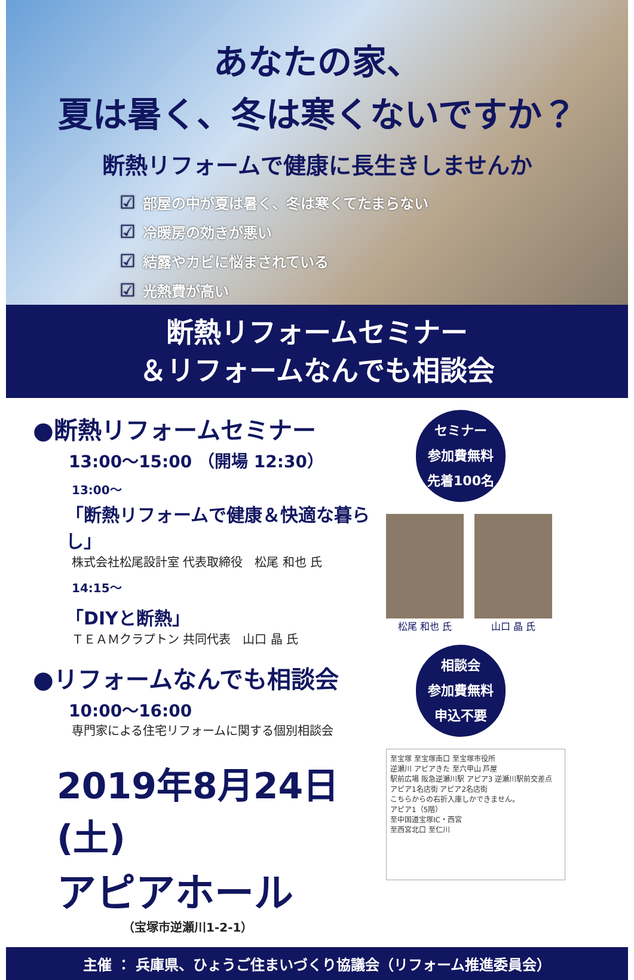あなたの家、
夏は暑く、冬は寒くないですか？
断熱リフォームで健康に長生きしませんか
☑ 部屋の中が夏は暑く、冬は寒くてたまらない
☑ 冷暖房の効きが悪い
☑ 結露やカビに悩まされている
☑ 光熱費が高い
断熱リフォームセミナー
＆リフォームなんでも相談会
●断熱リフォームセミナー
13:00～15:00 （開場 12:30）
13:00～
「断熱リフォームで健康＆快適な暮らし」
株式会社松尾設計室 代表取締役　松尾 和也 氏
14:15～
「DIYと断熱」
ＴＥＡＭクラプトン 共同代表　山口 晶 氏
●リフォームなんでも相談会
10:00～16:00
専門家による住宅リフォームに関する個別相談会
2019年8月24日 (土)
アピアホール
（宝塚市逆瀬川1-2-1）
セミナー
参加費無料
先着100名
松尾 和也 氏 山口 晶 氏
相談会
参加費無料
申込不要
至宝塚 至宝塚南口 至宝塚市役所
逆瀬川 アピアきた 至六甲山 芦屋
駅前広場 阪急逆瀬川駅 アピア3 逆瀬川駅前交差点
アピア1名店街 アピア2名店街
こちらからの右折入庫しかできません。
アピア1（5階）
至中国道宝塚IC・西宮
至西宮北口 至仁川
主催 ： 兵庫県、ひょうご住まいづくり協議会（リフォーム推進委員会）